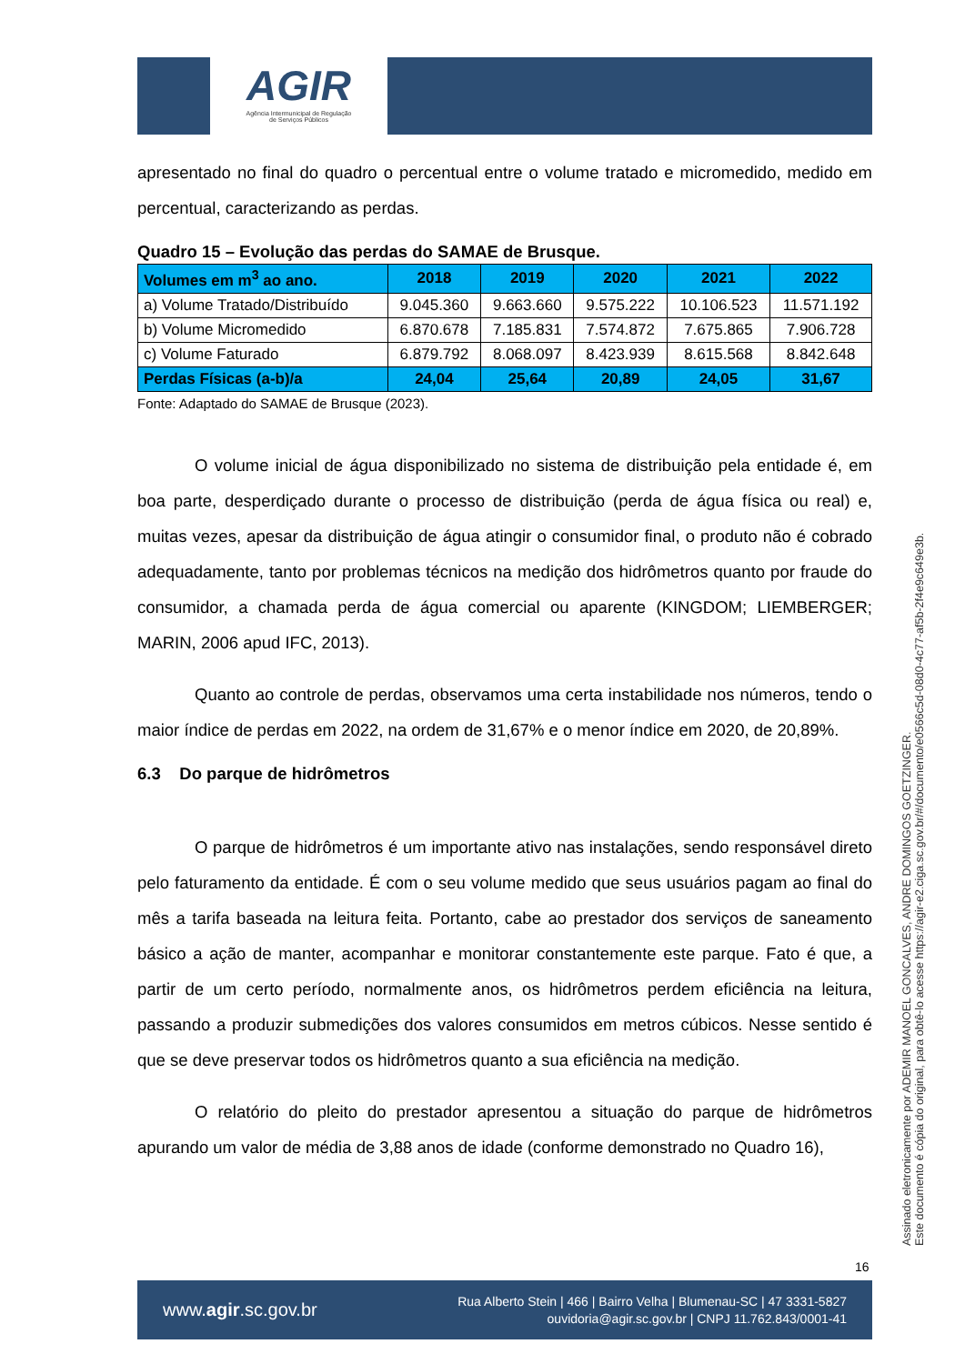AGIR
Agência Intermunicipal de Regulação
de Serviços Públicos
apresentado no final do quadro o percentual entre o volume tratado e micromedido, medido em percentual, caracterizando as perdas.
Quadro 15 – Evolução das perdas do SAMAE de Brusque.
| Volumes em m<sup>3</sup> ao ano. | 2018 | 2019 | 2020 | 2021 | 2022 |
| --- | --- | --- | --- | --- | --- |
| a) Volume Tratado/Distribuído | 9.045.360 | 9.663.660 | 9.575.222 | 10.106.523 | 11.571.192 |
| b) Volume Micromedido | 6.870.678 | 7.185.831 | 7.574.872 | 7.675.865 | 7.906.728 |
| c) Volume Faturado | 6.879.792 | 8.068.097 | 8.423.939 | 8.615.568 | 8.842.648 |
| Perdas Físicas (a-b)/a | 24,04 | 25,64 | 20,89 | 24,05 | 31,67 |
Fonte: Adaptado do SAMAE de Brusque (2023).
O volume inicial de água disponibilizado no sistema de distribuição pela entidade é, em boa parte, desperdiçado durante o processo de distribuição (perda de água física ou real) e, muitas vezes, apesar da distribuição de água atingir o consumidor final, o produto não é cobrado adequadamente, tanto por problemas técnicos na medição dos hidrômetros quanto por fraude do consumidor, a chamada perda de água comercial ou aparente (KINGDOM; LIEMBERGER; MARIN, 2006 apud IFC, 2013).
Quanto ao controle de perdas, observamos uma certa instabilidade nos números, tendo o maior índice de perdas em 2022, na ordem de 31,67% e o menor índice em 2020, de 20,89%.
6.3 Do parque de hidrômetros
O parque de hidrômetros é um importante ativo nas instalações, sendo responsável direto pelo faturamento da entidade. É com o seu volume medido que seus usuários pagam ao final do mês a tarifa baseada na leitura feita. Portanto, cabe ao prestador dos serviços de saneamento básico a ação de manter, acompanhar e monitorar constantemente este parque. Fato é que, a partir de um certo período, normalmente anos, os hidrômetros perdem eficiência na leitura, passando a produzir submedições dos valores consumidos em metros cúbicos. Nesse sentido é que se deve preservar todos os hidrômetros quanto a sua eficiência na medição.
O relatório do pleito do prestador apresentou a situação do parque de hidrômetros apurando um valor de média de 3,88 anos de idade (conforme demonstrado no Quadro 16),
Assinado eletronicamente por ADEMIR MANOEL GONCALVES, ANDRE DOMINGOS GOETZINGER.
Este documento é cópia do original, para obtê-lo acesse https://agir-e2.ciga.sc.gov.br/#/documento/e0566c5d-08d0-4c77-af5b-2f4e9c649e3b.
16
www.agir.sc.gov.br
Rua Alberto Stein | 466 | Bairro Velha | Blumenau-SC | 47 3331-5827
ouvidoria@agir.sc.gov.br | CNPJ 11.762.843/0001-41